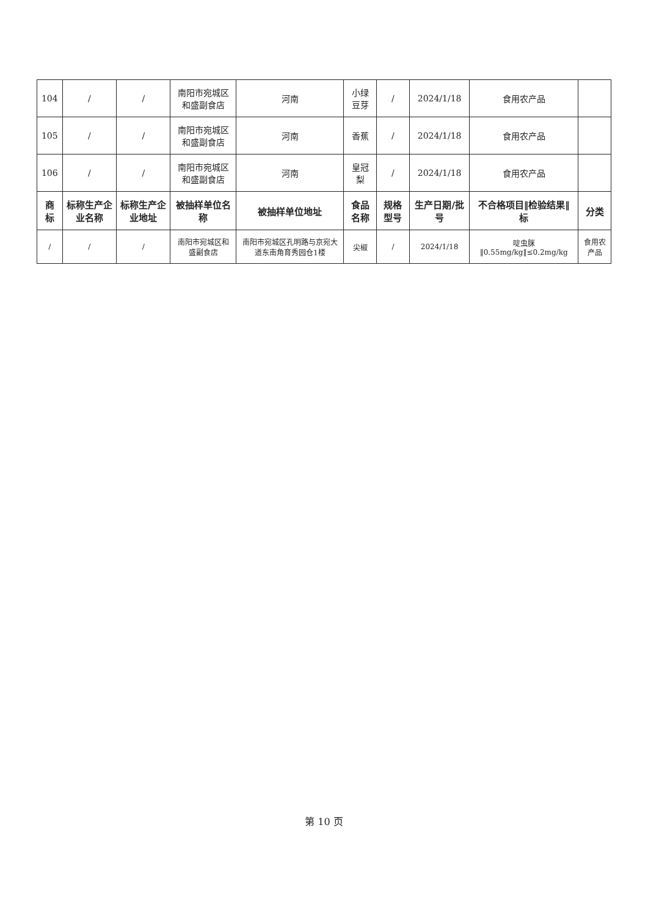| 104 | / | / | 南阳市宛城区和盛副食店 | 河南 | 小绿豆芽 | / | 2024/1/18 | 食用农产品 | |
| 105 | / | / | 南阳市宛城区和盛副食店 | 河南 | 香蕉 | / | 2024/1/18 | 食用农产品 | |
| 106 | / | / | 南阳市宛城区和盛副食店 | 河南 | 皇冠梨 | / | 2024/1/18 | 食用农产品 | |
| 商标 | 标称生产企业名称 | 标称生产企业地址 | 被抽样单位名称 | 被抽样单位地址 | 食品名称 | 规格型号 | 生产日期/批号 | 不合格项目‖检验结果‖标 | 分类 |
| / | / | / | 南阳市宛城区和盛副食店 | 南阳市宛城区孔明路与京宛大道东南角育秀园仓1楼 | 尖椒 | / | 2024/1/18 | 啶虫脒‖0.55mg/kg‖≤0.2mg/kg | 食用农产品 |
第 10 页